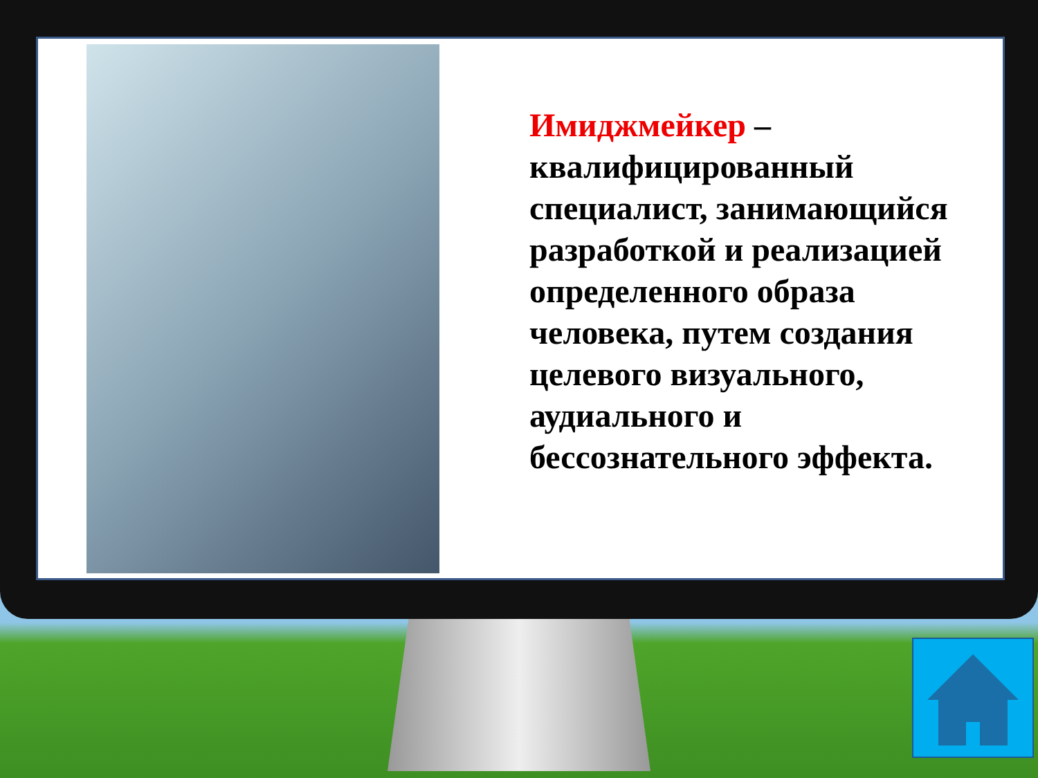Имиджмейкер – квалифицированный специалист, занимающийся разработкой и реализацией определенного образа человека, путем создания целевого визуального, аудиального и бессознательного эффекта.